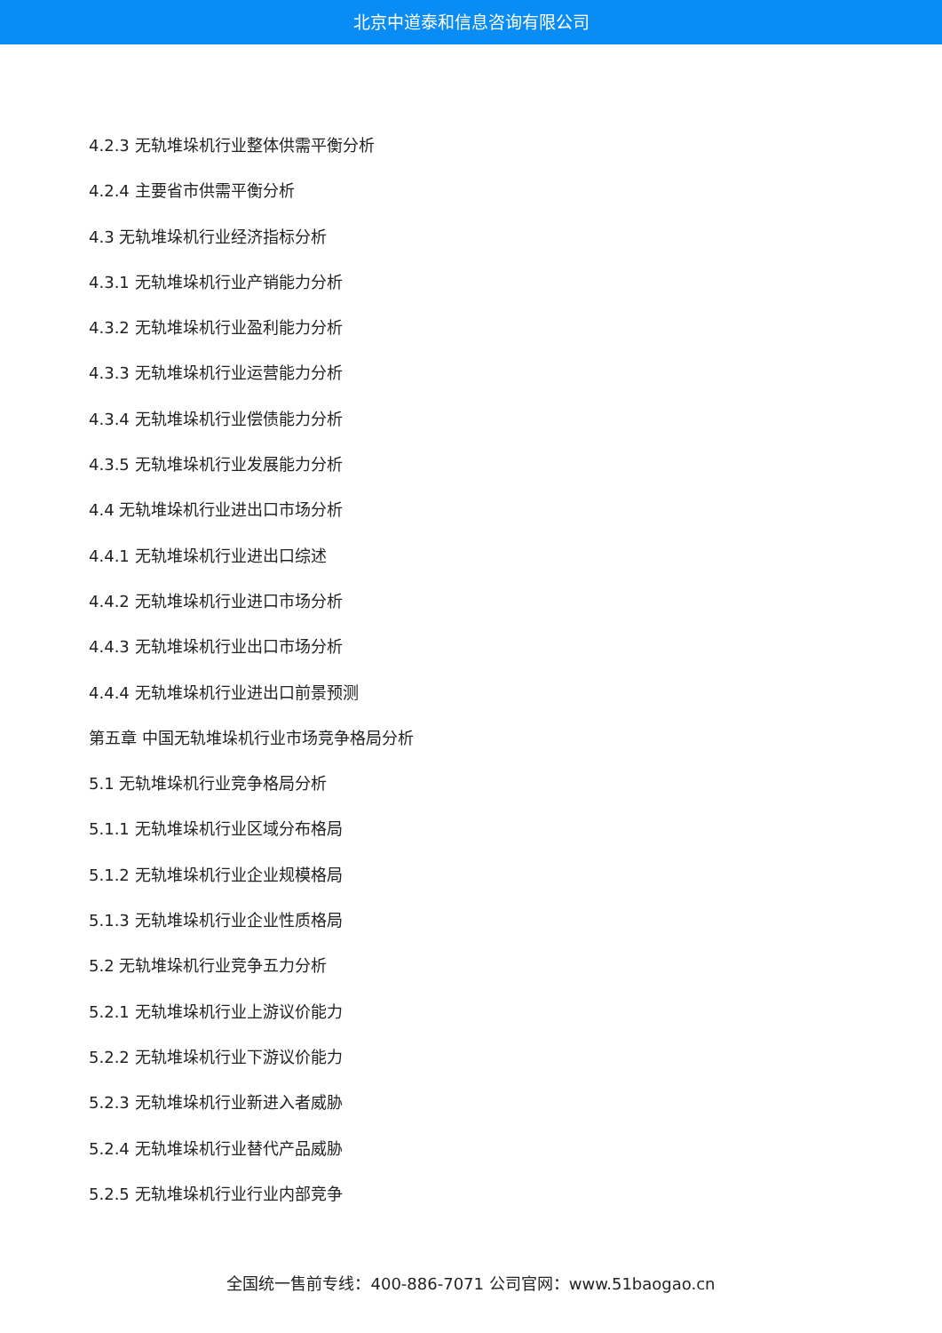北京中道泰和信息咨询有限公司
4.2.3 无轨堆垛机行业整体供需平衡分析
4.2.4 主要省市供需平衡分析
4.3 无轨堆垛机行业经济指标分析
4.3.1 无轨堆垛机行业产销能力分析
4.3.2 无轨堆垛机行业盈利能力分析
4.3.3 无轨堆垛机行业运营能力分析
4.3.4 无轨堆垛机行业偿债能力分析
4.3.5 无轨堆垛机行业发展能力分析
4.4 无轨堆垛机行业进出口市场分析
4.4.1 无轨堆垛机行业进出口综述
4.4.2 无轨堆垛机行业进口市场分析
4.4.3 无轨堆垛机行业出口市场分析
4.4.4 无轨堆垛机行业进出口前景预测
第五章 中国无轨堆垛机行业市场竞争格局分析
5.1 无轨堆垛机行业竞争格局分析
5.1.1 无轨堆垛机行业区域分布格局
5.1.2 无轨堆垛机行业企业规模格局
5.1.3 无轨堆垛机行业企业性质格局
5.2 无轨堆垛机行业竞争五力分析
5.2.1 无轨堆垛机行业上游议价能力
5.2.2 无轨堆垛机行业下游议价能力
5.2.3 无轨堆垛机行业新进入者威胁
5.2.4 无轨堆垛机行业替代产品威胁
5.2.5 无轨堆垛机行业行业内部竞争
全国统一售前专线：400-886-7071 公司官网：www.51baogao.cn